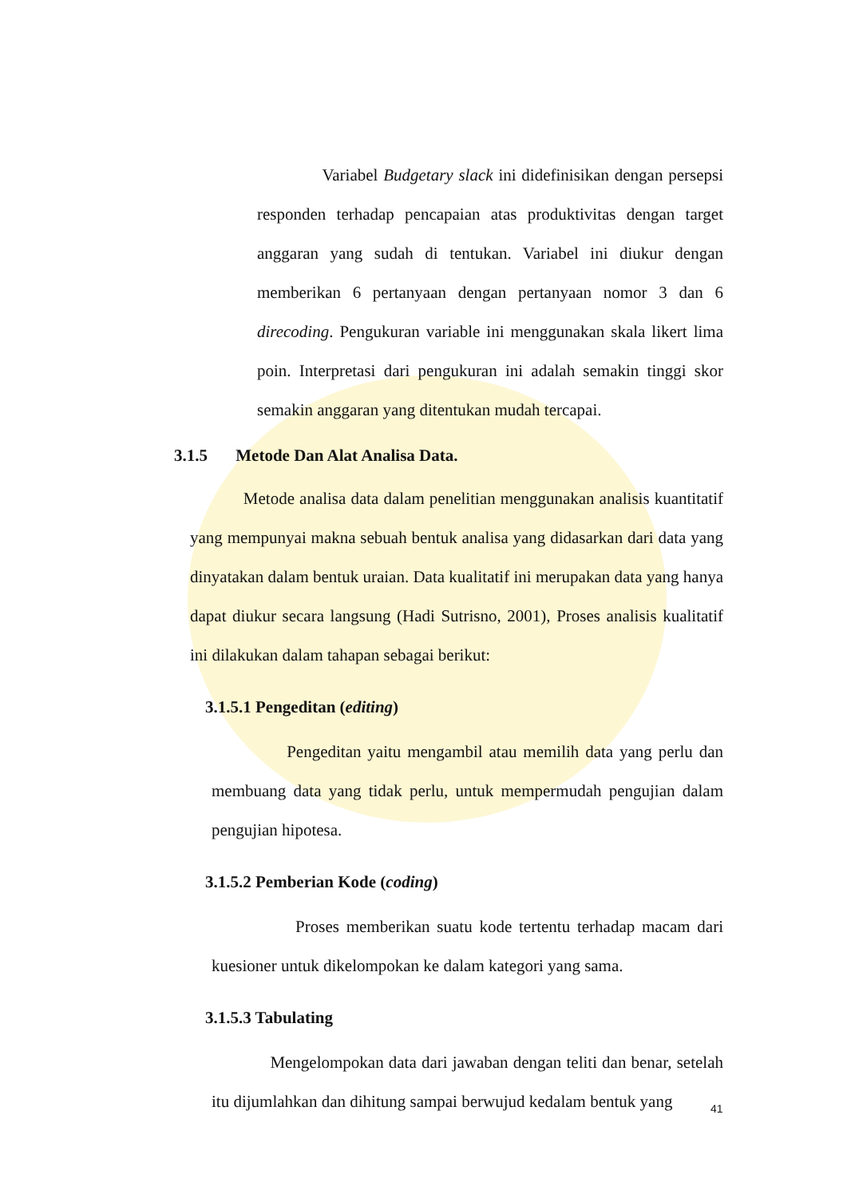Variabel Budgetary slack ini didefinisikan dengan persepsi responden terhadap pencapaian atas produktivitas dengan target anggaran yang sudah di tentukan. Variabel ini diukur dengan memberikan 6 pertanyaan dengan pertanyaan nomor 3 dan 6 direcoding. Pengukuran variable ini menggunakan skala likert lima poin. Interpretasi dari pengukuran ini adalah semakin tinggi skor semakin anggaran yang ditentukan mudah tercapai.
3.1.5 Metode Dan Alat Analisa Data.
Metode analisa data dalam penelitian menggunakan analisis kuantitatif yang mempunyai makna sebuah bentuk analisa yang didasarkan dari data yang dinyatakan dalam bentuk uraian. Data kualitatif ini merupakan data yang hanya dapat diukur secara langsung (Hadi Sutrisno, 2001), Proses analisis kualitatif ini dilakukan dalam tahapan sebagai berikut:
3.1.5.1 Pengeditan (editing)
Pengeditan yaitu mengambil atau memilih data yang perlu dan membuang data yang tidak perlu, untuk mempermudah pengujian dalam pengujian hipotesa.
3.1.5.2 Pemberian Kode (coding)
Proses memberikan suatu kode tertentu terhadap macam dari kuesioner untuk dikelompokan ke dalam kategori yang sama.
3.1.5.3 Tabulating
Mengelompokan data dari jawaban dengan teliti dan benar, setelah itu dijumlahkan dan dihitung sampai berwujud kedalam bentuk yang
41